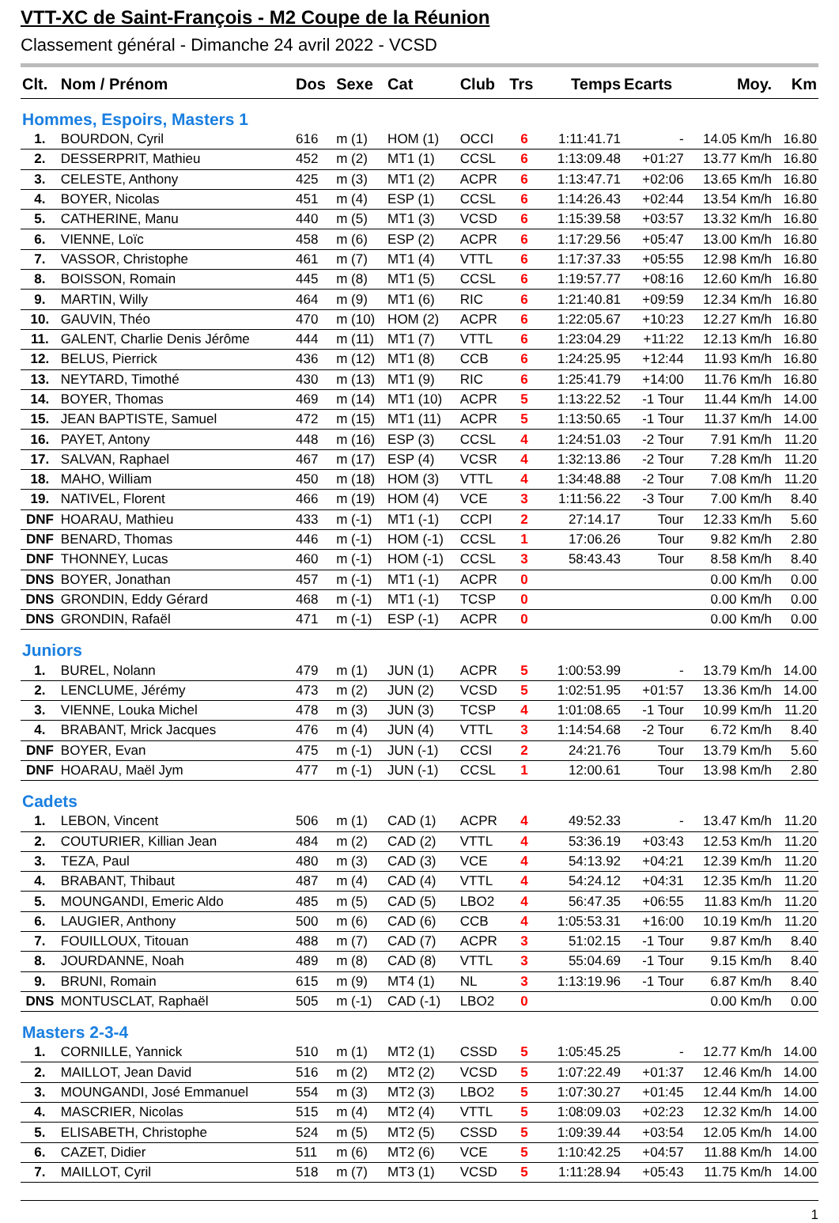VTT-XC de Saint-François - M2 Coupe de la Réunion
Classement général - Dimanche 24 avril 2022 - VCSD
| Clt. | Nom / Prénom | Dos | Sexe | Cat | Club | Trs | Temps | Ecarts | Moy. | Km |
| --- | --- | --- | --- | --- | --- | --- | --- | --- | --- | --- |
| Hommes, Espoirs, Masters 1 | | | | | | | | | | |
| 1. | BOURDON, Cyril | 616 | m (1) | HOM (1) | OCCI | 6 | 1:11:41.71 | - | 14.05 Km/h | 16.80 |
| 2. | DESSERPRIT, Mathieu | 452 | m (2) | MT1 (1) | CCSL | 6 | 1:13:09.48 | +01:27 | 13.77 Km/h | 16.80 |
| 3. | CELESTE, Anthony | 425 | m (3) | MT1 (2) | ACPR | 6 | 1:13:47.71 | +02:06 | 13.65 Km/h | 16.80 |
| 4. | BOYER, Nicolas | 451 | m (4) | ESP (1) | CCSL | 6 | 1:14:26.43 | +02:44 | 13.54 Km/h | 16.80 |
| 5. | CATHERINE, Manu | 440 | m (5) | MT1 (3) | VCSD | 6 | 1:15:39.58 | +03:57 | 13.32 Km/h | 16.80 |
| 6. | VIENNE, Loïc | 458 | m (6) | ESP (2) | ACPR | 6 | 1:17:29.56 | +05:47 | 13.00 Km/h | 16.80 |
| 7. | VASSOR, Christophe | 461 | m (7) | MT1 (4) | VTTL | 6 | 1:17:37.33 | +05:55 | 12.98 Km/h | 16.80 |
| 8. | BOISSON, Romain | 445 | m (8) | MT1 (5) | CCSL | 6 | 1:19:57.77 | +08:16 | 12.60 Km/h | 16.80 |
| 9. | MARTIN, Willy | 464 | m (9) | MT1 (6) | RIC | 6 | 1:21:40.81 | +09:59 | 12.34 Km/h | 16.80 |
| 10. | GAUVIN, Théo | 470 | m (10) | HOM (2) | ACPR | 6 | 1:22:05.67 | +10:23 | 12.27 Km/h | 16.80 |
| 11. | GALENT, Charlie Denis Jérôme | 444 | m (11) | MT1 (7) | VTTL | 6 | 1:23:04.29 | +11:22 | 12.13 Km/h | 16.80 |
| 12. | BELUS, Pierrick | 436 | m (12) | MT1 (8) | CCB | 6 | 1:24:25.95 | +12:44 | 11.93 Km/h | 16.80 |
| 13. | NEYTARD, Timothé | 430 | m (13) | MT1 (9) | RIC | 6 | 1:25:41.79 | +14:00 | 11.76 Km/h | 16.80 |
| 14. | BOYER, Thomas | 469 | m (14) | MT1 (10) | ACPR | 5 | 1:13:22.52 | -1 Tour | 11.44 Km/h | 14.00 |
| 15. | JEAN BAPTISTE, Samuel | 472 | m (15) | MT1 (11) | ACPR | 5 | 1:13:50.65 | -1 Tour | 11.37 Km/h | 14.00 |
| 16. | PAYET, Antony | 448 | m (16) | ESP (3) | CCSL | 4 | 1:24:51.03 | -2 Tour | 7.91 Km/h | 11.20 |
| 17. | SALVAN, Raphael | 467 | m (17) | ESP (4) | VCSR | 4 | 1:32:13.86 | -2 Tour | 7.28 Km/h | 11.20 |
| 18. | MAHO, William | 450 | m (18) | HOM (3) | VTTL | 4 | 1:34:48.88 | -2 Tour | 7.08 Km/h | 11.20 |
| 19. | NATIVEL, Florent | 466 | m (19) | HOM (4) | VCE | 3 | 1:11:56.22 | -3 Tour | 7.00 Km/h | 8.40 |
| DNF | HOARAU, Mathieu | 433 | m (-1) | MT1 (-1) | CCPI | 2 | 27:14.17 | Tour | 12.33 Km/h | 5.60 |
| DNF | BENARD, Thomas | 446 | m (-1) | HOM (-1) | CCSL | 1 | 17:06.26 | Tour | 9.82 Km/h | 2.80 |
| DNF | THONNEY, Lucas | 460 | m (-1) | HOM (-1) | CCSL | 3 | 58:43.43 | Tour | 8.58 Km/h | 8.40 |
| DNS | BOYER, Jonathan | 457 | m (-1) | MT1 (-1) | ACPR | 0 | | | 0.00 Km/h | 0.00 |
| DNS | GRONDIN, Eddy Gérard | 468 | m (-1) | MT1 (-1) | TCSP | 0 | | | 0.00 Km/h | 0.00 |
| DNS | GRONDIN, Rafaël | 471 | m (-1) | ESP (-1) | ACPR | 0 | | | 0.00 Km/h | 0.00 |
| Juniors | | | | | | | | | | |
| 1. | BUREL, Nolann | 479 | m (1) | JUN (1) | ACPR | 5 | 1:00:53.99 | - | 13.79 Km/h | 14.00 |
| 2. | LENCLUME, Jérémy | 473 | m (2) | JUN (2) | VCSD | 5 | 1:02:51.95 | +01:57 | 13.36 Km/h | 14.00 |
| 3. | VIENNE, Louka Michel | 478 | m (3) | JUN (3) | TCSP | 4 | 1:01:08.65 | -1 Tour | 10.99 Km/h | 11.20 |
| 4. | BRABANT, Mrick Jacques | 476 | m (4) | JUN (4) | VTTL | 3 | 1:14:54.68 | -2 Tour | 6.72 Km/h | 8.40 |
| DNF | BOYER, Evan | 475 | m (-1) | JUN (-1) | CCSI | 2 | 24:21.76 | Tour | 13.79 Km/h | 5.60 |
| DNF | HOARAU, Maël Jym | 477 | m (-1) | JUN (-1) | CCSL | 1 | 12:00.61 | Tour | 13.98 Km/h | 2.80 |
| Cadets | | | | | | | | | | |
| 1. | LEBON, Vincent | 506 | m (1) | CAD (1) | ACPR | 4 | 49:52.33 | - | 13.47 Km/h | 11.20 |
| 2. | COUTURIER, Killian Jean | 484 | m (2) | CAD (2) | VTTL | 4 | 53:36.19 | +03:43 | 12.53 Km/h | 11.20 |
| 3. | TEZA, Paul | 480 | m (3) | CAD (3) | VCE | 4 | 54:13.92 | +04:21 | 12.39 Km/h | 11.20 |
| 4. | BRABANT, Thibaut | 487 | m (4) | CAD (4) | VTTL | 4 | 54:24.12 | +04:31 | 12.35 Km/h | 11.20 |
| 5. | MOUNGANDI, Emeric Aldo | 485 | m (5) | CAD (5) | LBO2 | 4 | 56:47.35 | +06:55 | 11.83 Km/h | 11.20 |
| 6. | LAUGIER, Anthony | 500 | m (6) | CAD (6) | CCB | 4 | 1:05:53.31 | +16:00 | 10.19 Km/h | 11.20 |
| 7. | FOUILLOUX, Titouan | 488 | m (7) | CAD (7) | ACPR | 3 | 51:02.15 | -1 Tour | 9.87 Km/h | 8.40 |
| 8. | JOURDANNE, Noah | 489 | m (8) | CAD (8) | VTTL | 3 | 55:04.69 | -1 Tour | 9.15 Km/h | 8.40 |
| 9. | BRUNI, Romain | 615 | m (9) | MT4 (1) | NL | 3 | 1:13:19.96 | -1 Tour | 6.87 Km/h | 8.40 |
| DNS | MONTUSCLAT, Raphaël | 505 | m (-1) | CAD (-1) | LBO2 | 0 | | | 0.00 Km/h | 0.00 |
| Masters 2-3-4 | | | | | | | | | | |
| 1. | CORNILLE, Yannick | 510 | m (1) | MT2 (1) | CSSD | 5 | 1:05:45.25 | - | 12.77 Km/h | 14.00 |
| 2. | MAILLOT, Jean David | 516 | m (2) | MT2 (2) | VCSD | 5 | 1:07:22.49 | +01:37 | 12.46 Km/h | 14.00 |
| 3. | MOUNGANDI, José Emmanuel | 554 | m (3) | MT2 (3) | LBO2 | 5 | 1:07:30.27 | +01:45 | 12.44 Km/h | 14.00 |
| 4. | MASCRIER, Nicolas | 515 | m (4) | MT2 (4) | VTTL | 5 | 1:08:09.03 | +02:23 | 12.32 Km/h | 14.00 |
| 5. | ELISABETH, Christophe | 524 | m (5) | MT2 (5) | CSSD | 5 | 1:09:39.44 | +03:54 | 12.05 Km/h | 14.00 |
| 6. | CAZET, Didier | 511 | m (6) | MT2 (6) | VCE | 5 | 1:10:42.25 | +04:57 | 11.88 Km/h | 14.00 |
| 7. | MAILLOT, Cyril | 518 | m (7) | MT3 (1) | VCSD | 5 | 1:11:28.94 | +05:43 | 11.75 Km/h | 14.00 |
1